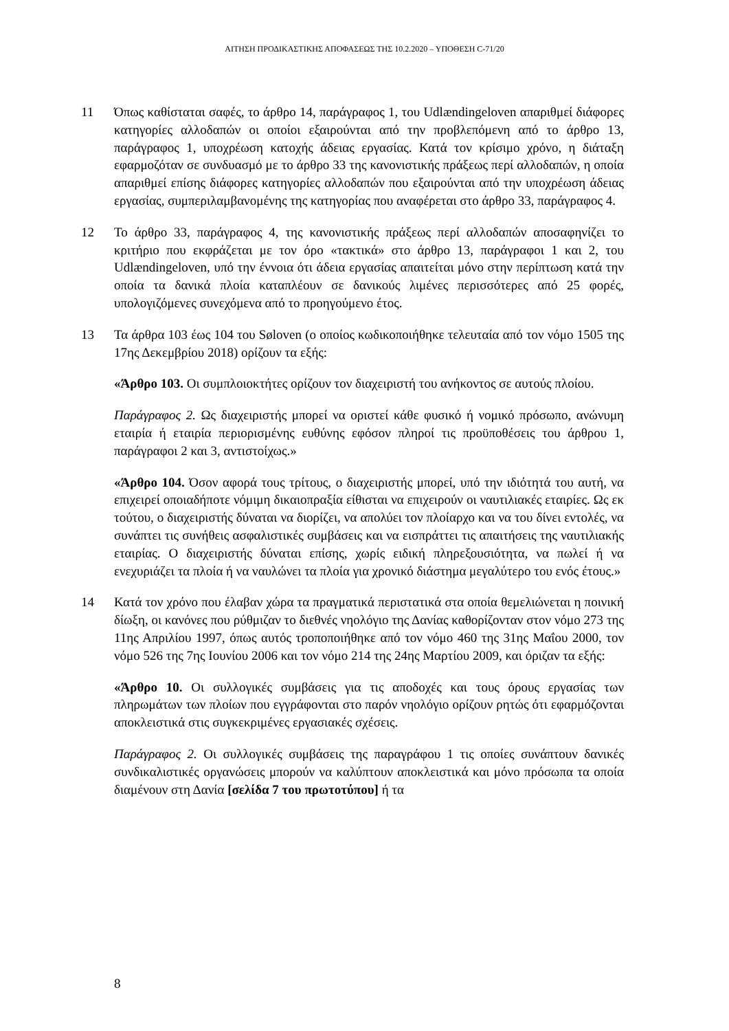ΑΙΤΗΣΗ ΠΡΟΔΙΚΑΣΤΙΚΗΣ ΑΠΟΦΑΣΕΩΣ ΤΗΣ 10.2.2020 – ΥΠΟΘΕΣΗ C-71/20
11 Όπως καθίσταται σαφές, το άρθρο 14, παράγραφος 1, του Udlændingeloven απαριθμεί διάφορες κατηγορίες αλλοδαπών οι οποίοι εξαιρούνται από την προβλεπόμενη από το άρθρο 13, παράγραφος 1, υποχρέωση κατοχής άδειας εργασίας. Κατά τον κρίσιμο χρόνο, η διάταξη εφαρμοζόταν σε συνδυασμό με το άρθρο 33 της κανονιστικής πράξεως περί αλλοδαπών, η οποία απαριθμεί επίσης διάφορες κατηγορίες αλλοδαπών που εξαιρούνται από την υποχρέωση άδειας εργασίας, συμπεριλαμβανομένης της κατηγορίας που αναφέρεται στο άρθρο 33, παράγραφος 4.
12 Το άρθρο 33, παράγραφος 4, της κανονιστικής πράξεως περί αλλοδαπών αποσαφηνίζει το κριτήριο που εκφράζεται με τον όρο «τακτικά» στο άρθρο 13, παράγραφοι 1 και 2, του Udlændingeloven, υπό την έννοια ότι άδεια εργασίας απαιτείται μόνο στην περίπτωση κατά την οποία τα δανικά πλοία καταπλέουν σε δανικούς λιμένες περισσότερες από 25 φορές, υπολογιζόμενες συνεχόμενα από το προηγούμενο έτος.
13 Τα άρθρα 103 έως 104 του Søloven (ο οποίος κωδικοποιήθηκε τελευταία από τον νόμο 1505 της 17ης Δεκεμβρίου 2018) ορίζουν τα εξής:
«Άρθρο 103. Οι συμπλοιοκτήτες ορίζουν τον διαχειριστή του ανήκοντος σε αυτούς πλοίου.
Παράγραφος 2. Ως διαχειριστής μπορεί να οριστεί κάθε φυσικό ή νομικό πρόσωπο, ανώνυμη εταιρία ή εταιρία περιορισμένης ευθύνης εφόσον πληροί τις προϋποθέσεις του άρθρου 1, παράγραφοι 2 και 3, αντιστοίχως.»
«Άρθρο 104. Όσον αφορά τους τρίτους, ο διαχειριστής μπορεί, υπό την ιδιότητά του αυτή, να επιχειρεί οποιαδήποτε νόμιμη δικαιοπραξία είθισται να επιχειρούν οι ναυτιλιακές εταιρίες. Ως εκ τούτου, ο διαχειριστής δύναται να διορίζει, να απολύει τον πλοίαρχο και να του δίνει εντολές, να συνάπτει τις συνήθεις ασφαλιστικές συμβάσεις και να εισπράττει τις απαιτήσεις της ναυτιλιακής εταιρίας. Ο διαχειριστής δύναται επίσης, χωρίς ειδική πληρεξουσιότητα, να πωλεί ή να ενεχυριάζει τα πλοία ή να ναυλώνει τα πλοία για χρονικό διάστημα μεγαλύτερο του ενός έτους.»
14 Κατά τον χρόνο που έλαβαν χώρα τα πραγματικά περιστατικά στα οποία θεμελιώνεται η ποινική δίωξη, οι κανόνες που ρύθμιζαν το διεθνές νηολόγιο της Δανίας καθορίζονταν στον νόμο 273 της 11ης Απριλίου 1997, όπως αυτός τροποποιήθηκε από τον νόμο 460 της 31ης Μαΐου 2000, τον νόμο 526 της 7ης Ιουνίου 2006 και τον νόμο 214 της 24ης Μαρτίου 2009, και όριζαν τα εξής:
«Άρθρο 10. Οι συλλογικές συμβάσεις για τις αποδοχές και τους όρους εργασίας των πληρωμάτων των πλοίων που εγγράφονται στο παρόν νηολόγιο ορίζουν ρητώς ότι εφαρμόζονται αποκλειστικά στις συγκεκριμένες εργασιακές σχέσεις.
Παράγραφος 2. Οι συλλογικές συμβάσεις της παραγράφου 1 τις οποίες συνάπτουν δανικές συνδικαλιστικές οργανώσεις μπορούν να καλύπτουν αποκλειστικά και μόνο πρόσωπα τα οποία διαμένουν στη Δανία [σελίδα 7 του πρωτοτύπου] ή τα
8